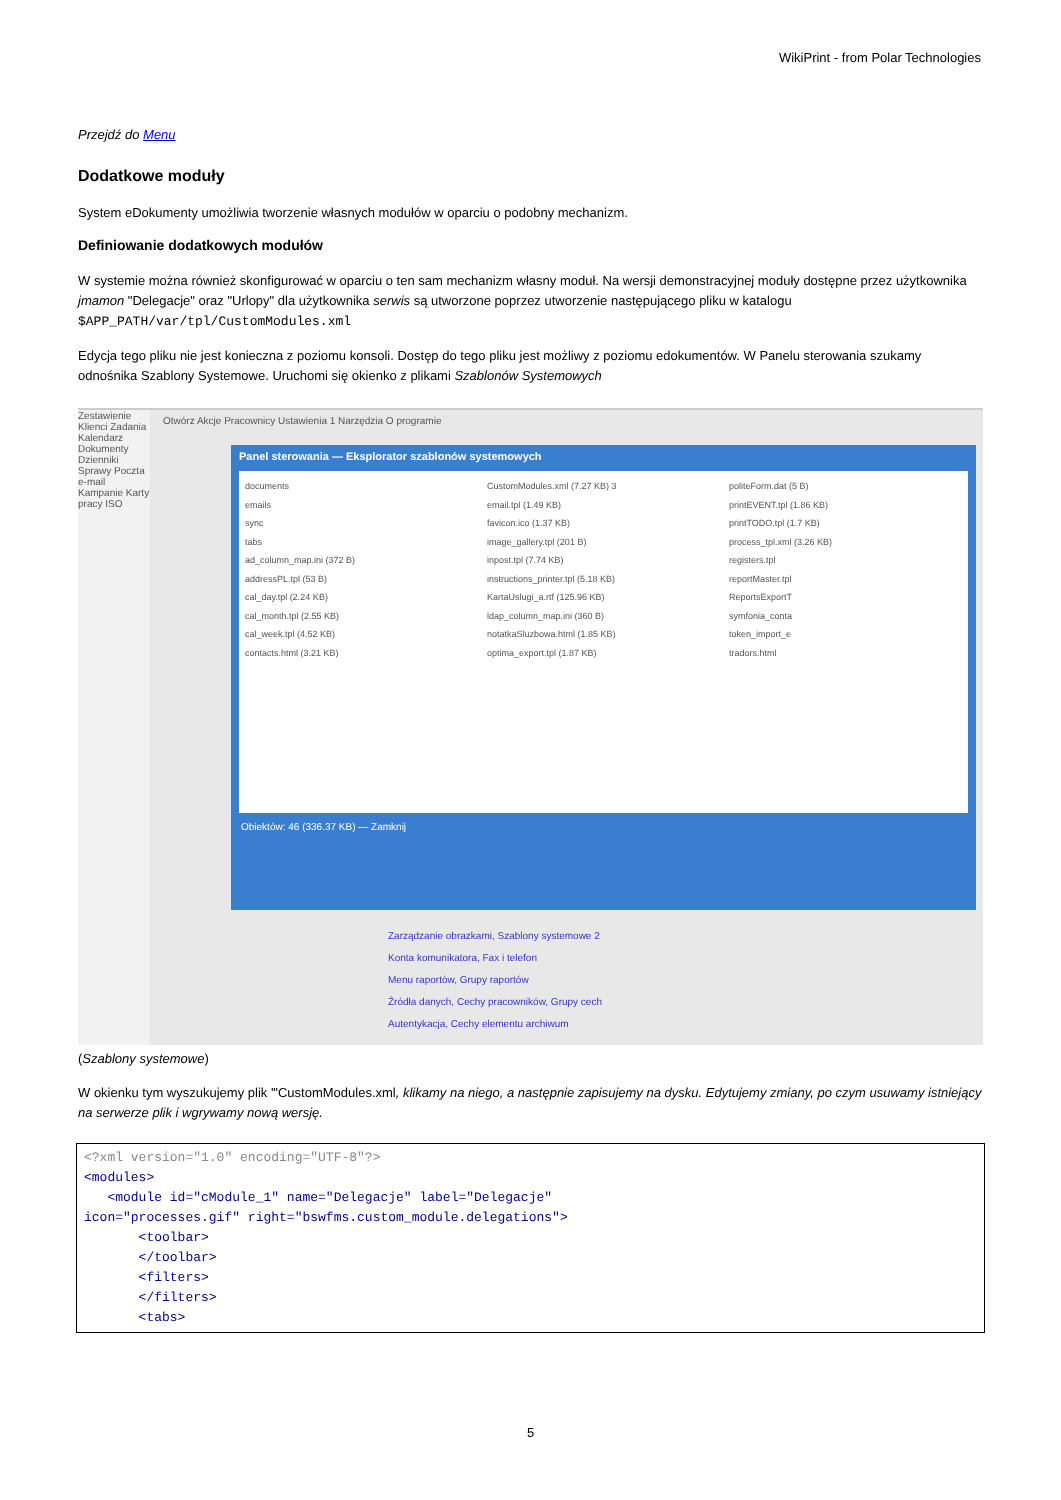WikiPrint - from Polar Technologies
Przejdź do Menu
Dodatkowe moduły
System eDokumenty umożliwia tworzenie własnych modułów w oparciu o podobny mechanizm.
Definiowanie dodatkowych modułów
W systemie można również skonfigurować w oparciu o ten sam mechanizm własny moduł. Na wersji demonstracyjnej moduły dostępne przez użytkownika jmamon "Delegacje" oraz "Urlopy" dla użytkownika serwis są utworzone poprzez utworzenie następującego pliku w katalogu $APP_PATH/var/tpl/CustomModules.xml
Edycja tego pliku nie jest konieczna z poziomu konsoli. Dostęp do tego pliku jest możliwy z poziomu edokumentów. W Panelu sterowania szukamy odnośnika Szablony Systemowe. Uruchomi się okienko z plikami Szablonów Systemowych
Zestawienie Klienci Zadania Kalendarz Dokumenty Dzienniki Sprawy Poczta e-mail Kampanie Karty pracy ISO
Otwórz Akcje Pracownicy Ustawienia 1 Narzędzia O programie
Panel sterowania — Eksplorator szablonów systemowych
documents
emails
sync
tabs
ad_column_map.ini (372 B)
addressPL.tpl (53 B)
cal_day.tpl (2.24 KB)
cal_month.tpl (2.55 KB)
cal_week.tpl (4.52 KB)
contacts.html (3.21 KB)
CustomModules.xml (7.27 KB) 3
email.tpl (1.49 KB)
favicon.ico (1.37 KB)
image_gallery.tpl (201 B)
inpost.tpl (7.74 KB)
instructions_printer.tpl (5.18 KB)
KartaUslugi_a.rtf (125.96 KB)
ldap_column_map.ini (360 B)
notatkaSluzbowa.html (1.85 KB)
optima_export.tpl (1.87 KB)
politeForm.dat (5 B)
printEVENT.tpl (1.86 KB)
printTODO.tpl (1.7 KB)
process_tpl.xml (3.26 KB)
registers.tpl
reportMaster.tpl
ReportsExportT
symfonia_conta
token_import_e
tradors.html
Obiektów: 46 (336.37 KB) — Zamknij
Zarządzanie obrazkami, Szablony systemowe 2
Konta komunikatora, Fax i telefon
Menu raportów, Grupy raportów
Źródła danych, Cechy pracowników, Grupy cech
Autentykacja, Cechy elementu archiwum
(Szablony systemowe)
W okienku tym wyszukujemy plik '"CustomModules.xml, klikamy na niego, a następnie zapisujemy na dysku. Edytujemy zmiany, po czym usuwamy istniejący na serwerze plik i wgrywamy nową wersję.
<?xml version="1.0" encoding="UTF-8"?>
<modules>
   <module id="cModule_1" name="Delegacje" label="Delegacje"
icon="processes.gif" right="bswfms.custom_module.delegations">
       <toolbar>
       </toolbar>
       <filters>
       </filters>
       <tabs>
5